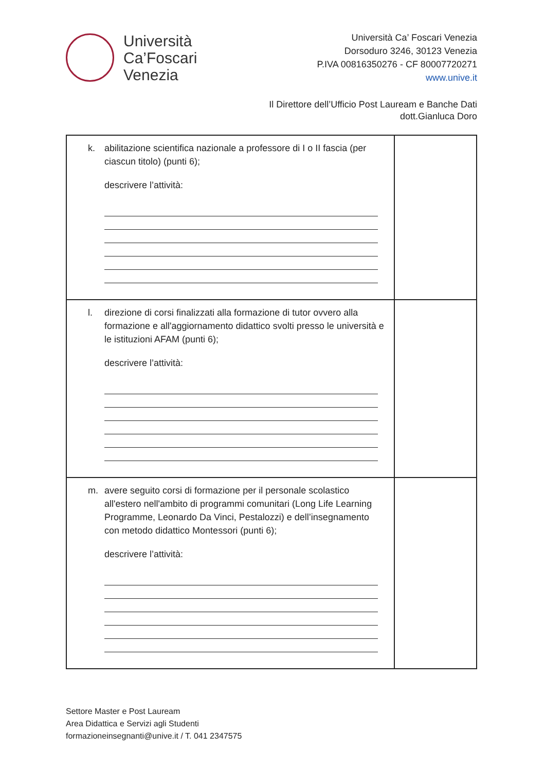Università
Ca’Foscari
Venezia
Università Ca’ Foscari Venezia
Dorsoduro 3246, 30123 Venezia
P.IVA 00816350276 - CF 80007720271
www.unive.it
Il Direttore dell’Ufficio Post Lauream e Banche Dati
dott.Gianluca Doro
| k. abilitazione scientifica nazionale a professore di I o II fascia (per ciascun titolo) (punti 6); descrivere l’attività: | |
| l. direzione di corsi finalizzati alla formazione di tutor ovvero alla formazione e all'aggiornamento didattico svolti presso le università e le istituzioni AFAM (punti 6); descrivere l’attività: | |
| m. avere seguito corsi di formazione per il personale scolastico all'estero nell'ambito di programmi comunitari (Long Life Learning Programme, Leonardo Da Vinci, Pestalozzi) e dell’insegnamento con metodo didattico Montessori (punti 6); descrivere l’attività: | |
Settore Master e Post Lauream
Area Didattica e Servizi agli Studenti
formazioneinsegnanti@unive.it / T. 041 2347575